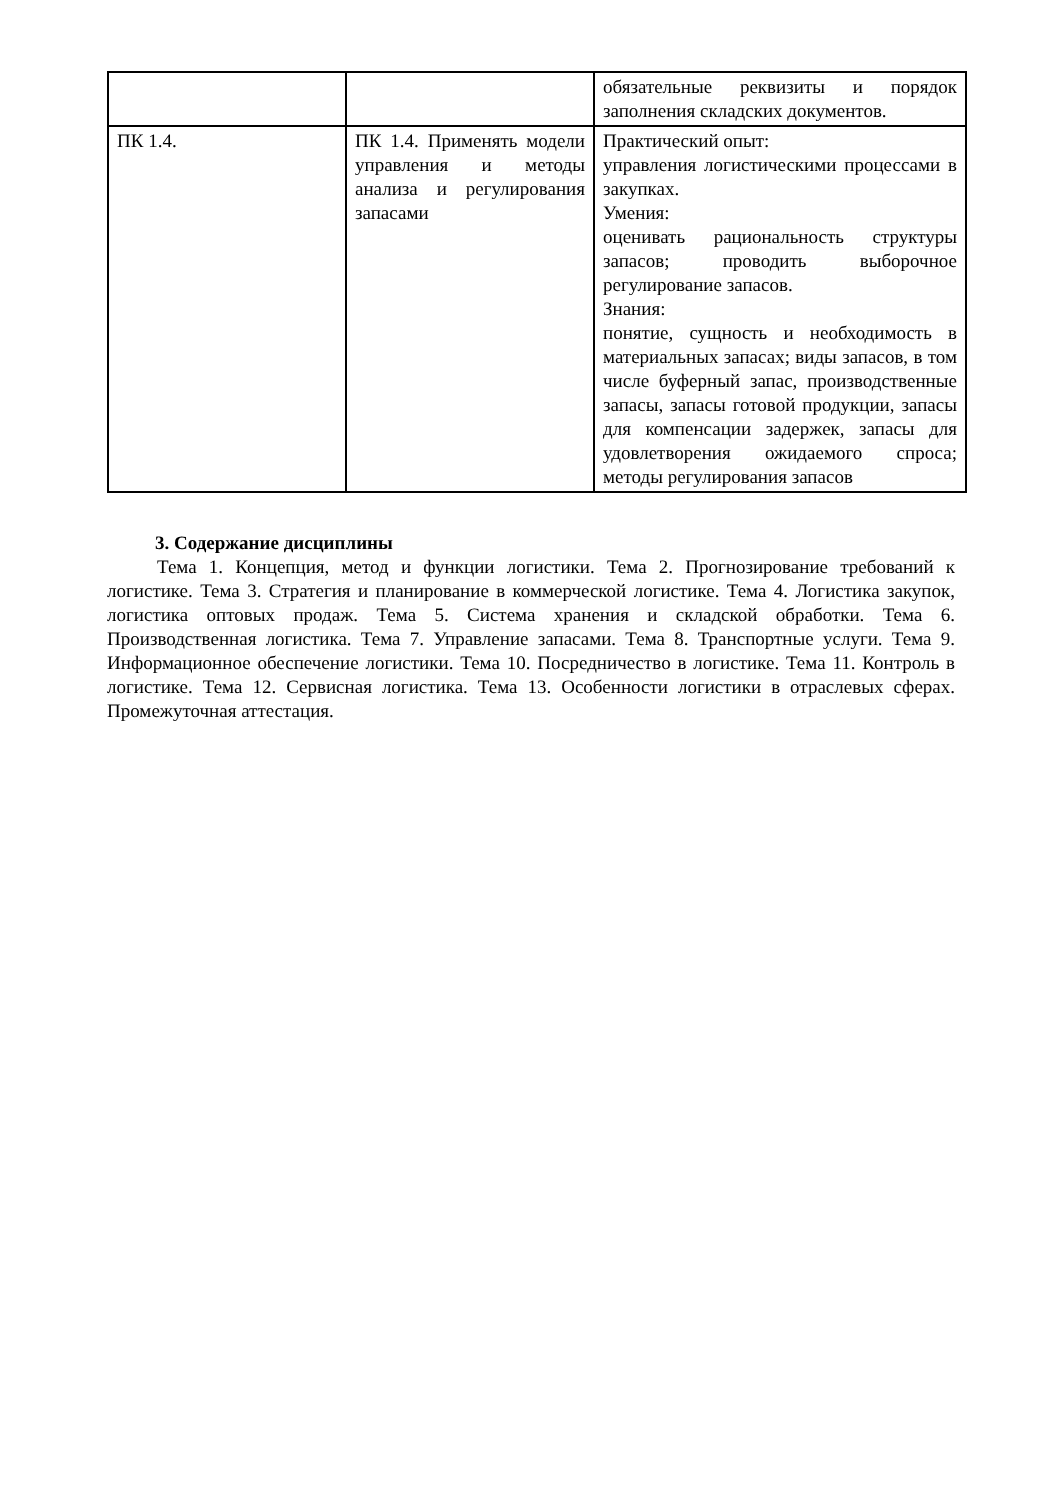| | | обязательные реквизиты и порядок заполнения складских документов. |
| ПК 1.4. | ПК 1.4. Применять модели управления и методы анализа и регулирования запасами | Практический опыт: управления логистическими процессами в закупках. Умения: оценивать рациональность структуры запасов; проводить выборочное регулирование запасов. Знания: понятие, сущность и необходимость в материальных запасах; виды запасов, в том числе буферный запас, производственные запасы, запасы готовой продукции, запасы для компенсации задержек, запасы для удовлетворения ожидаемого спроса; методы регулирования запасов |
3. Содержание дисциплины
Тема 1. Концепция, метод и функции логистики. Тема 2. Прогнозирование требований к логистике. Тема 3. Стратегия и планирование в коммерческой логистике. Тема 4. Логистика закупок, логистика оптовых продаж. Тема 5. Система хранения и складской обработки. Тема 6. Производственная логистика. Тема 7. Управление запасами. Тема 8. Транспортные услуги. Тема 9. Информационное обеспечение логистики. Тема 10. Посредничество в логистике. Тема 11. Контроль в логистике. Тема 12. Сервисная логистика. Тема 13. Особенности логистики в отраслевых сферах. Промежуточная аттестация.